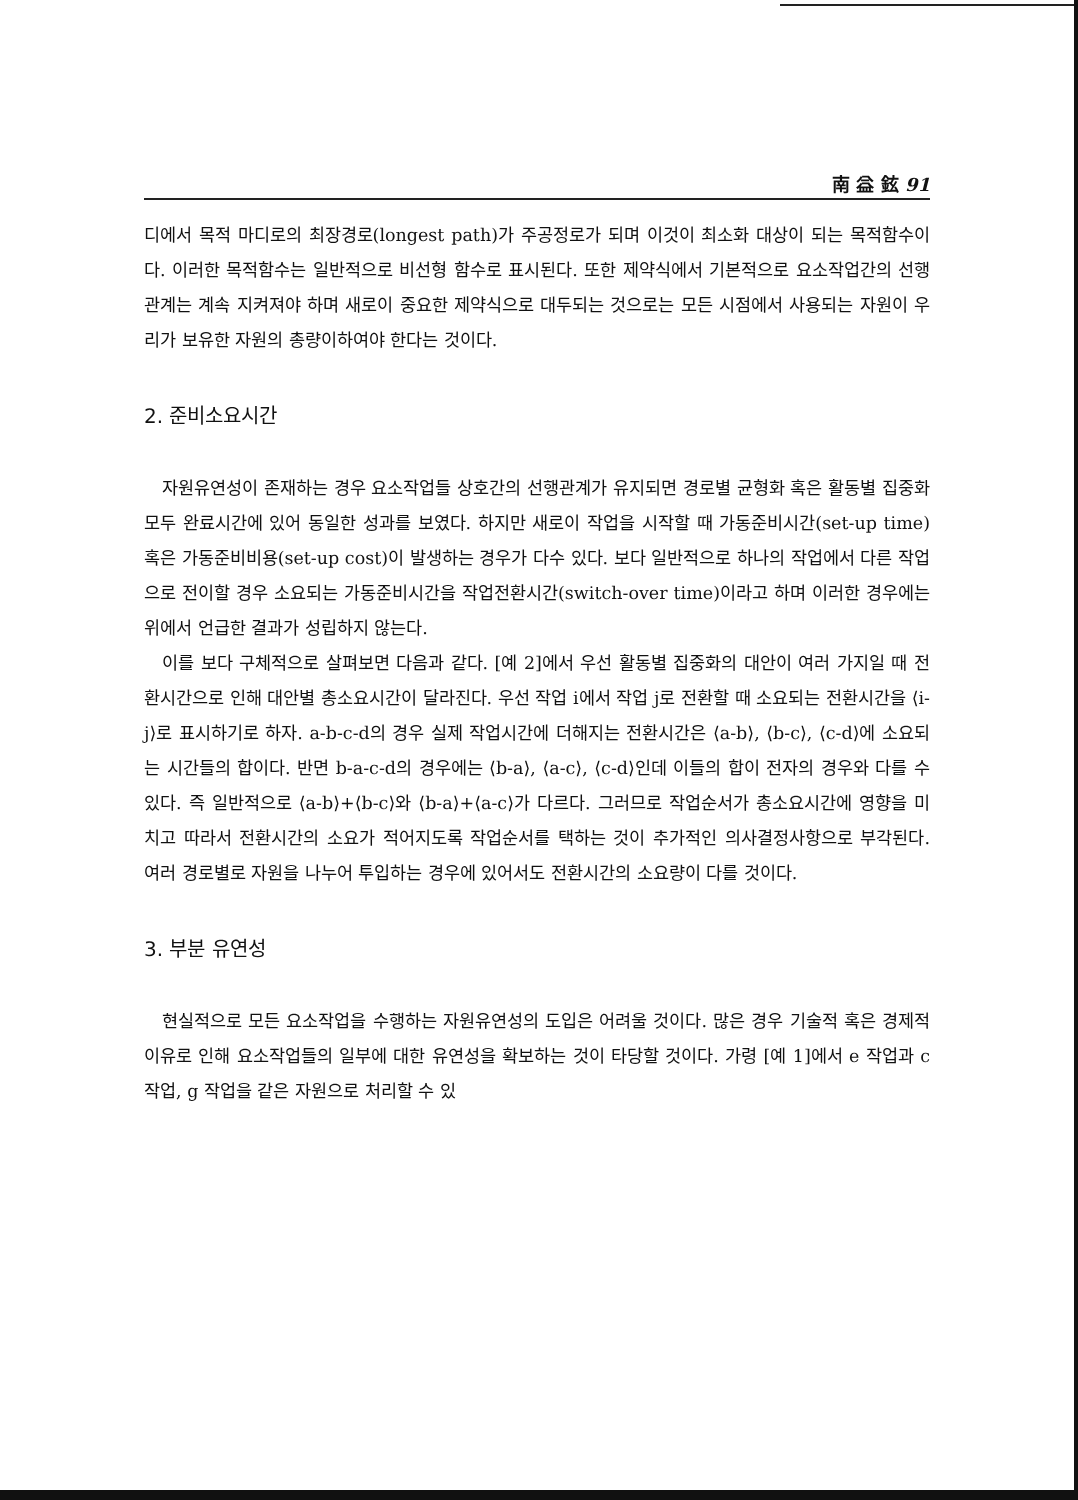南 益 鉉 91
디에서 목적 마디로의 최장경로(longest path)가 주공정로가 되며 이것이 최소화 대상이 되는 목적함수이다. 이러한 목적함수는 일반적으로 비선형 함수로 표시된다. 또한 제약식에서 기본적으로 요소작업간의 선행관계는 계속 지켜져야 하며 새로이 중요한 제약식으로 대두되는 것으로는 모든 시점에서 사용되는 자원이 우리가 보유한 자원의 총량이하여야 한다는 것이다.
2. 준비소요시간
자원유연성이 존재하는 경우 요소작업들 상호간의 선행관계가 유지되면 경로별 균형화 혹은 활동별 집중화 모두 완료시간에 있어 동일한 성과를 보였다. 하지만 새로이 작업을 시작할 때 가동준비시간(set-up time) 혹은 가동준비비용(set-up cost)이 발생하는 경우가 다수 있다. 보다 일반적으로 하나의 작업에서 다른 작업으로 전이할 경우 소요되는 가동준비시간을 작업전환시간(switch-over time)이라고 하며 이러한 경우에는 위에서 언급한 결과가 성립하지 않는다.
이를 보다 구체적으로 살펴보면 다음과 같다. [예 2]에서 우선 활동별 집중화의 대안이 여러 가지일 때 전환시간으로 인해 대안별 총소요시간이 달라진다. 우선 작업 i에서 작업 j로 전환할 때 소요되는 전환시간을 ⟨i-j⟩로 표시하기로 하자. a-b-c-d의 경우 실제 작업시간에 더해지는 전환시간은 ⟨a-b⟩, ⟨b-c⟩, ⟨c-d⟩에 소요되는 시간들의 합이다. 반면 b-a-c-d의 경우에는 ⟨b-a⟩, ⟨a-c⟩, ⟨c-d⟩인데 이들의 합이 전자의 경우와 다를 수 있다. 즉 일반적으로 ⟨a-b⟩+⟨b-c⟩와 ⟨b-a⟩+⟨a-c⟩가 다르다. 그러므로 작업순서가 총소요시간에 영향을 미치고 따라서 전환시간의 소요가 적어지도록 작업순서를 택하는 것이 추가적인 의사결정사항으로 부각된다. 여러 경로별로 자원을 나누어 투입하는 경우에 있어서도 전환시간의 소요량이 다를 것이다.
3. 부분 유연성
현실적으로 모든 요소작업을 수행하는 자원유연성의 도입은 어려울 것이다. 많은 경우 기술적 혹은 경제적 이유로 인해 요소작업들의 일부에 대한 유연성을 확보하는 것이 타당할 것이다. 가령 [예 1]에서 e 작업과 c 작업, g 작업을 같은 자원으로 처리할 수 있